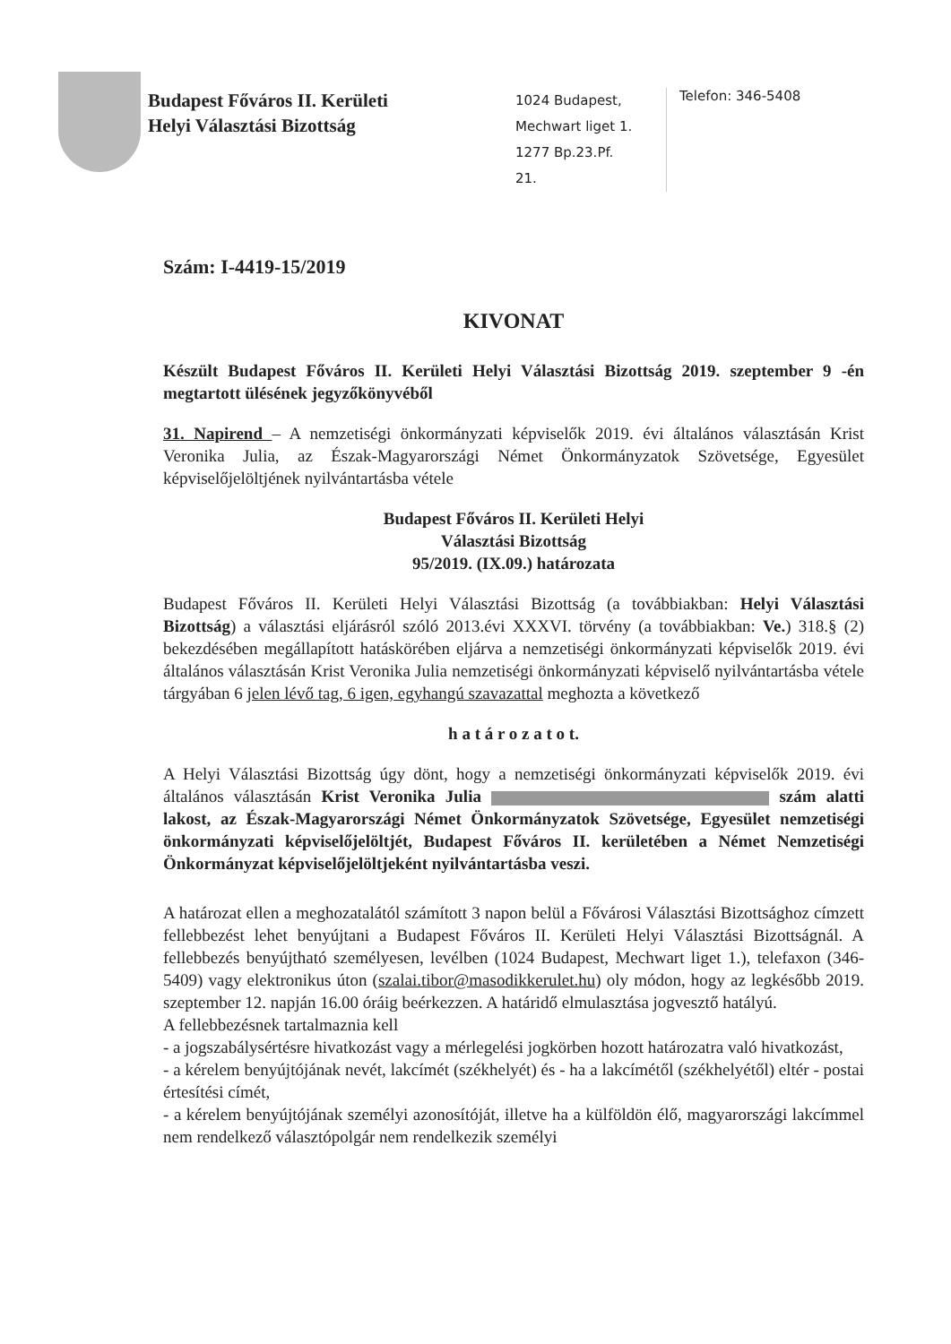Budapest Főváros II. Kerületi
Helyi Választási Bizottság
1024 Budapest,
Mechwart liget 1.
1277 Bp.23.Pf.
21.
Telefon: 346-5408
Szám: I-4419-15/2019
KIVONAT
Készült Budapest Főváros II. Kerületi Helyi Választási Bizottság 2019. szeptember 9 -én megtartott ülésének jegyzőkönyvéből
31. Napirend – A nemzetiségi önkormányzati képviselők 2019. évi általános választásán Krist Veronika Julia, az Észak-Magyarországi Német Önkormányzatok Szövetsége, Egyesület képviselőjelöltjének nyilvántartásba vétele
Budapest Főváros II. Kerületi Helyi
Választási Bizottság
95/2019. (IX.09.) határozata
Budapest Főváros II. Kerületi Helyi Választási Bizottság (a továbbiakban: Helyi Választási Bizottság) a választási eljárásról szóló 2013.évi XXXVI. törvény (a továbbiakban: Ve.) 318.§ (2) bekezdésében megállapított hatáskörében eljárva a nemzetiségi önkormányzati képviselők 2019. évi általános választásán Krist Veronika Julia nemzetiségi önkormányzati képviselő nyilvántartásba vétele tárgyában 6 jelen lévő tag, 6 igen, egyhangú szavazattal meghozta a következő
h a t á r o z a t o t.
A Helyi Választási Bizottság úgy dönt, hogy a nemzetiségi önkormányzati képviselők 2019. évi általános választásán Krist Veronika Julia szám alatti lakost, az Észak-Magyarországi Német Önkormányzatok Szövetsége, Egyesület nemzetiségi önkormányzati képviselőjelöltjét, Budapest Főváros II. kerületében a Német Nemzetiségi Önkormányzat képviselőjelöltjeként nyilvántartásba veszi.
A határozat ellen a meghozatalától számított 3 napon belül a Fővárosi Választási Bizottsághoz címzett fellebbezést lehet benyújtani a Budapest Főváros II. Kerületi Helyi Választási Bizottságnál. A fellebbezés benyújtható személyesen, levélben (1024 Budapest, Mechwart liget 1.), telefaxon (346-5409) vagy elektronikus úton (szalai.tibor@masodikkerulet.hu) oly módon, hogy az legkésőbb 2019. szeptember 12. napján 16.00 óráig beérkezzen. A határidő elmulasztása jogvesztő hatályú.
A fellebbezésnek tartalmaznia kell
- a jogszabálysértésre hivatkozást vagy a mérlegelési jogkörben hozott határozatra való hivatkozást,
- a kérelem benyújtójának nevét, lakcímét (székhelyét) és - ha a lakcímétől (székhelyétől) eltér - postai értesítési címét,
- a kérelem benyújtójának személyi azonosítóját, illetve ha a külföldön élő, magyarországi lakcímmel nem rendelkező választópolgár nem rendelkezik személyi